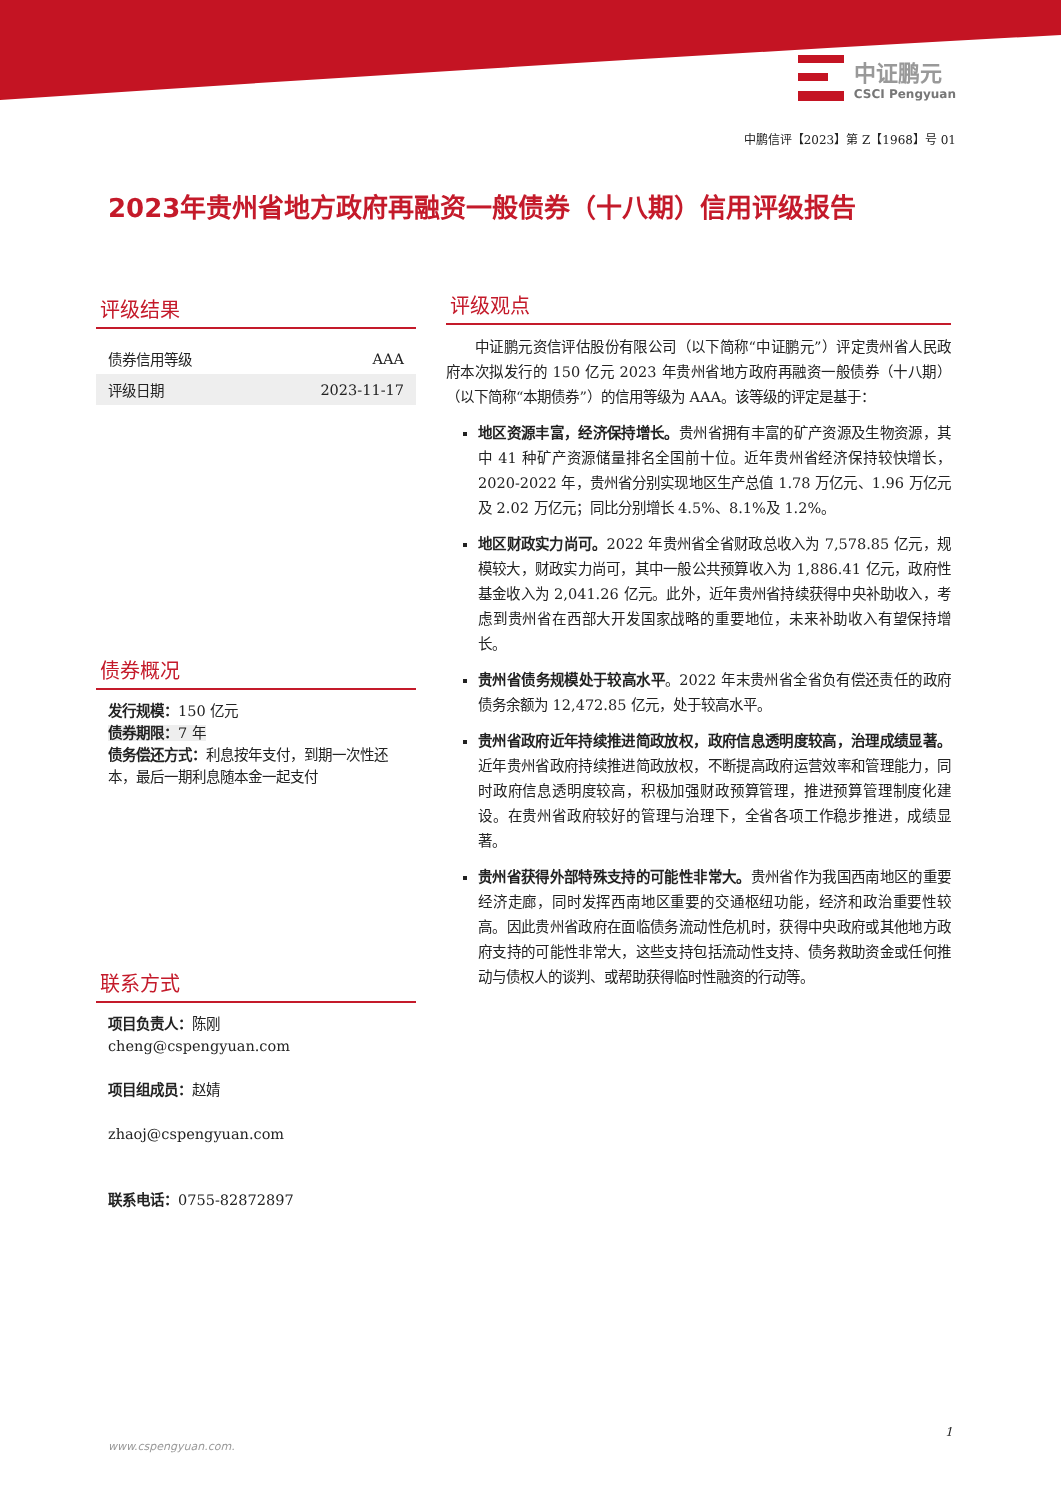中证鹏元
CSCI Pengyuan
中鹏信评【2023】第 Z【1968】号 01
2023年贵州省地方政府再融资一般债券（十八期）信用评级报告
评级结果
| 债券信用等级 | AAA |
| 评级日期 | 2023-11-17 |
债券概况
发行规模：150 亿元
债券期限：7 年
债务偿还方式：利息按年支付，到期一次性还本，最后一期利息随本金一起支付
联系方式
项目负责人：陈刚
cheng@cspengyuan.com
项目组成员：赵婧
zhaoj@cspengyuan.com
联系电话：0755-82872897
评级观点
中证鹏元资信评估股份有限公司（以下简称“中证鹏元”）评定贵州省人民政府本次拟发行的 150 亿元 2023 年贵州省地方政府再融资一般债券（十八期）（以下简称“本期债券”）的信用等级为 AAA。该等级的评定是基于：
地区资源丰富，经济保持增长。贵州省拥有丰富的矿产资源及生物资源，其中 41 种矿产资源储量排名全国前十位。近年贵州省经济保持较快增长，2020-2022 年，贵州省分别实现地区生产总值 1.78 万亿元、1.96 万亿元及 2.02 万亿元；同比分别增长 4.5%、8.1%及 1.2%。
地区财政实力尚可。2022 年贵州省全省财政总收入为 7,578.85 亿元，规模较大，财政实力尚可，其中一般公共预算收入为 1,886.41 亿元，政府性基金收入为 2,041.26 亿元。此外，近年贵州省持续获得中央补助收入，考虑到贵州省在西部大开发国家战略的重要地位，未来补助收入有望保持增长。
贵州省债务规模处于较高水平。2022 年末贵州省全省负有偿还责任的政府债务余额为 12,472.85 亿元，处于较高水平。
贵州省政府近年持续推进简政放权，政府信息透明度较高，治理成绩显著。近年贵州省政府持续推进简政放权，不断提高政府运营效率和管理能力，同时政府信息透明度较高，积极加强财政预算管理，推进预算管理制度化建设。在贵州省政府较好的管理与治理下，全省各项工作稳步推进，成绩显著。
贵州省获得外部特殊支持的可能性非常大。贵州省作为我国西南地区的重要经济走廊，同时发挥西南地区重要的交通枢纽功能，经济和政治重要性较高。因此贵州省政府在面临债务流动性危机时，获得中央政府或其他地方政府支持的可能性非常大，这些支持包括流动性支持、债务救助资金或任何推动与债权人的谈判、或帮助获得临时性融资的行动等。
1
www.cspengyuan.com.